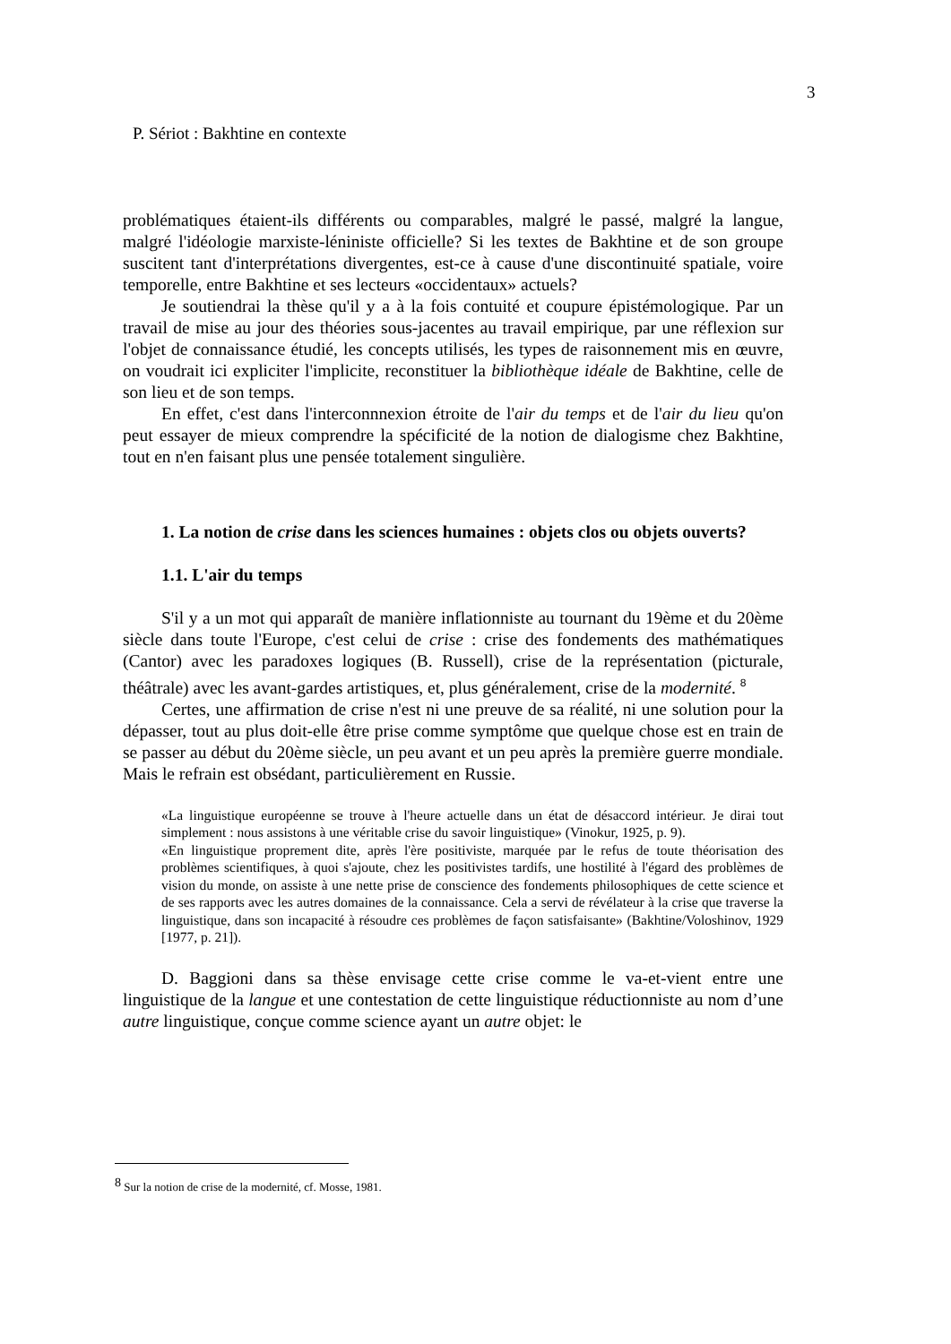3
P. Sériot : Bakhtine en contexte
problématiques étaient-ils différents ou comparables, malgré le passé, malgré la langue, malgré l'idéologie marxiste-léniniste officielle? Si les textes de Bakhtine et de son groupe suscitent tant d'interprétations divergentes, est-ce à cause d'une discontinuité spatiale, voire temporelle, entre Bakhtine et ses lecteurs «occidentaux» actuels?
Je soutiendrai la thèse qu'il y a à la fois contuité et coupure épistémologique. Par un travail de mise au jour des théories sous-jacentes au travail empirique, par une réflexion sur l'objet de connaissance étudié, les concepts utilisés, les types de raisonnement mis en œuvre, on voudrait ici expliciter l'implicite, reconstituer la bibliothèque idéale de Bakhtine, celle de son lieu et de son temps.
En effet, c'est dans l'interconnnexion étroite de l'air du temps et de l'air du lieu qu'on peut essayer de mieux comprendre la spécificité de la notion de dialogisme chez Bakhtine, tout en n'en faisant plus une pensée totalement singulière.
1. La notion de crise dans les sciences humaines : objets clos ou objets ouverts?
1.1. L'air du temps
S'il y a un mot qui apparaît de manière inflationniste au tournant du 19ème et du 20ème siècle dans toute l'Europe, c'est celui de crise : crise des fondements des mathématiques (Cantor) avec les paradoxes logiques (B. Russell), crise de la représentation (picturale, théâtrale) avec les avant-gardes artistiques, et, plus généralement, crise de la modernité. <sup>8</sup>
Certes, une affirmation de crise n'est ni une preuve de sa réalité, ni une solution pour la dépasser, tout au plus doit-elle être prise comme symptôme que quelque chose est en train de se passer au début du 20ème siècle, un peu avant et un peu après la première guerre mondiale. Mais le refrain est obsédant, particulièrement en Russie.
«La linguistique européenne se trouve à l'heure actuelle dans un état de désaccord intérieur. Je dirai tout simplement : nous assistons à une véritable crise du savoir linguistique» (Vinokur, 1925, p. 9).
«En linguistique proprement dite, après l'ère positiviste, marquée par le refus de toute théorisation des problèmes scientifiques, à quoi s'ajoute, chez les positivistes tardifs, une hostilité à l'égard des problèmes de vision du monde, on assiste à une nette prise de conscience des fondements philosophiques de cette science et de ses rapports avec les autres domaines de la connaissance. Cela a servi de révélateur à la crise que traverse la linguistique, dans son incapacité à résoudre ces problèmes de façon satisfaisante» (Bakhtine/Voloshinov, 1929 [1977, p. 21]).
D. Baggioni dans sa thèse envisage cette crise comme le va-et-vient entre une linguistique de la langue et une contestation de cette linguistique réductionniste au nom d’une autre linguistique, conçue comme science ayant un autre objet: le
<sup>8</sup> Sur la notion de crise de la modernité, cf. Mosse, 1981.